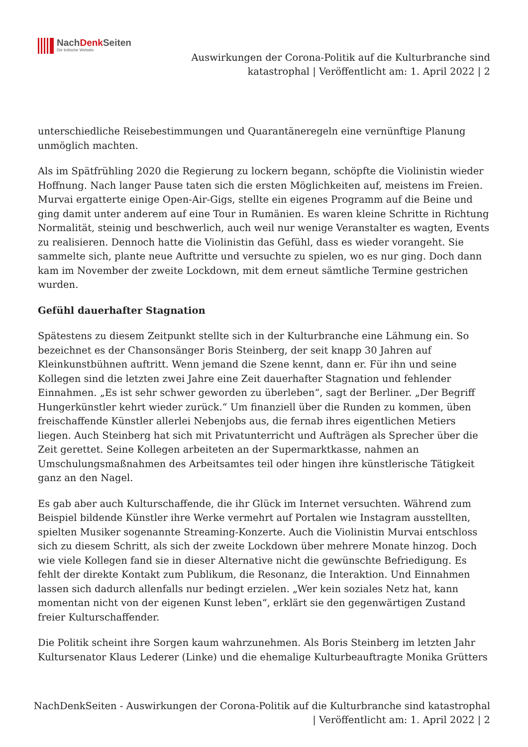NachDenk Seiten
Die kritische Website
Auswirkungen der Corona-Politik auf die Kulturbranche sind
katastrophal | Veröffentlicht am: 1. April 2022 | 2
unterschiedliche Reisebestimmungen und Quarantäneregeln eine vernünftige Planung unmöglich machten.
Als im Spätfrühling 2020 die Regierung zu lockern begann, schöpfte die Violinistin wieder Hoffnung. Nach langer Pause taten sich die ersten Möglichkeiten auf, meistens im Freien. Murvai ergatterte einige Open-Air-Gigs, stellte ein eigenes Programm auf die Beine und ging damit unter anderem auf eine Tour in Rumänien. Es waren kleine Schritte in Richtung Normalität, steinig und beschwerlich, auch weil nur wenige Veranstalter es wagten, Events zu realisieren. Dennoch hatte die Violinistin das Gefühl, dass es wieder vorangeht. Sie sammelte sich, plante neue Auftritte und versuchte zu spielen, wo es nur ging. Doch dann kam im November der zweite Lockdown, mit dem erneut sämtliche Termine gestrichen wurden.
Gefühl dauerhafter Stagnation
Spätestens zu diesem Zeitpunkt stellte sich in der Kulturbranche eine Lähmung ein. So bezeichnet es der Chansonsänger Boris Steinberg, der seit knapp 30 Jahren auf Kleinkunstbühnen auftritt. Wenn jemand die Szene kennt, dann er. Für ihn und seine Kollegen sind die letzten zwei Jahre eine Zeit dauerhafter Stagnation und fehlender Einnahmen. „Es ist sehr schwer geworden zu überleben“, sagt der Berliner. „Der Begriff Hungerkünstler kehrt wieder zurück.“ Um finanziell über die Runden zu kommen, üben freischaffende Künstler allerlei Nebenjobs aus, die fernab ihres eigentlichen Metiers liegen. Auch Steinberg hat sich mit Privatunterricht und Aufträgen als Sprecher über die Zeit gerettet. Seine Kollegen arbeiteten an der Supermarktkasse, nahmen an Umschulungsmaßnahmen des Arbeitsamtes teil oder hingen ihre künstlerische Tätigkeit ganz an den Nagel.
Es gab aber auch Kulturschaffende, die ihr Glück im Internet versuchten. Während zum Beispiel bildende Künstler ihre Werke vermehrt auf Portalen wie Instagram ausstellten, spielten Musiker sogenannte Streaming-Konzerte. Auch die Violinistin Murvai entschloss sich zu diesem Schritt, als sich der zweite Lockdown über mehrere Monate hinzog. Doch wie viele Kollegen fand sie in dieser Alternative nicht die gewünschte Befriedigung. Es fehlt der direkte Kontakt zum Publikum, die Resonanz, die Interaktion. Und Einnahmen lassen sich dadurch allenfalls nur bedingt erzielen. „Wer kein soziales Netz hat, kann momentan nicht von der eigenen Kunst leben“, erklärt sie den gegenwärtigen Zustand freier Kulturschaffender.
Die Politik scheint ihre Sorgen kaum wahrzunehmen. Als Boris Steinberg im letzten Jahr Kultursenator Klaus Lederer (Linke) und die ehemalige Kulturbeauftragte Monika Grütters
NachDenkSeiten - Auswirkungen der Corona-Politik auf die Kulturbranche sind katastrophal
| Veröffentlicht am: 1. April 2022 | 2